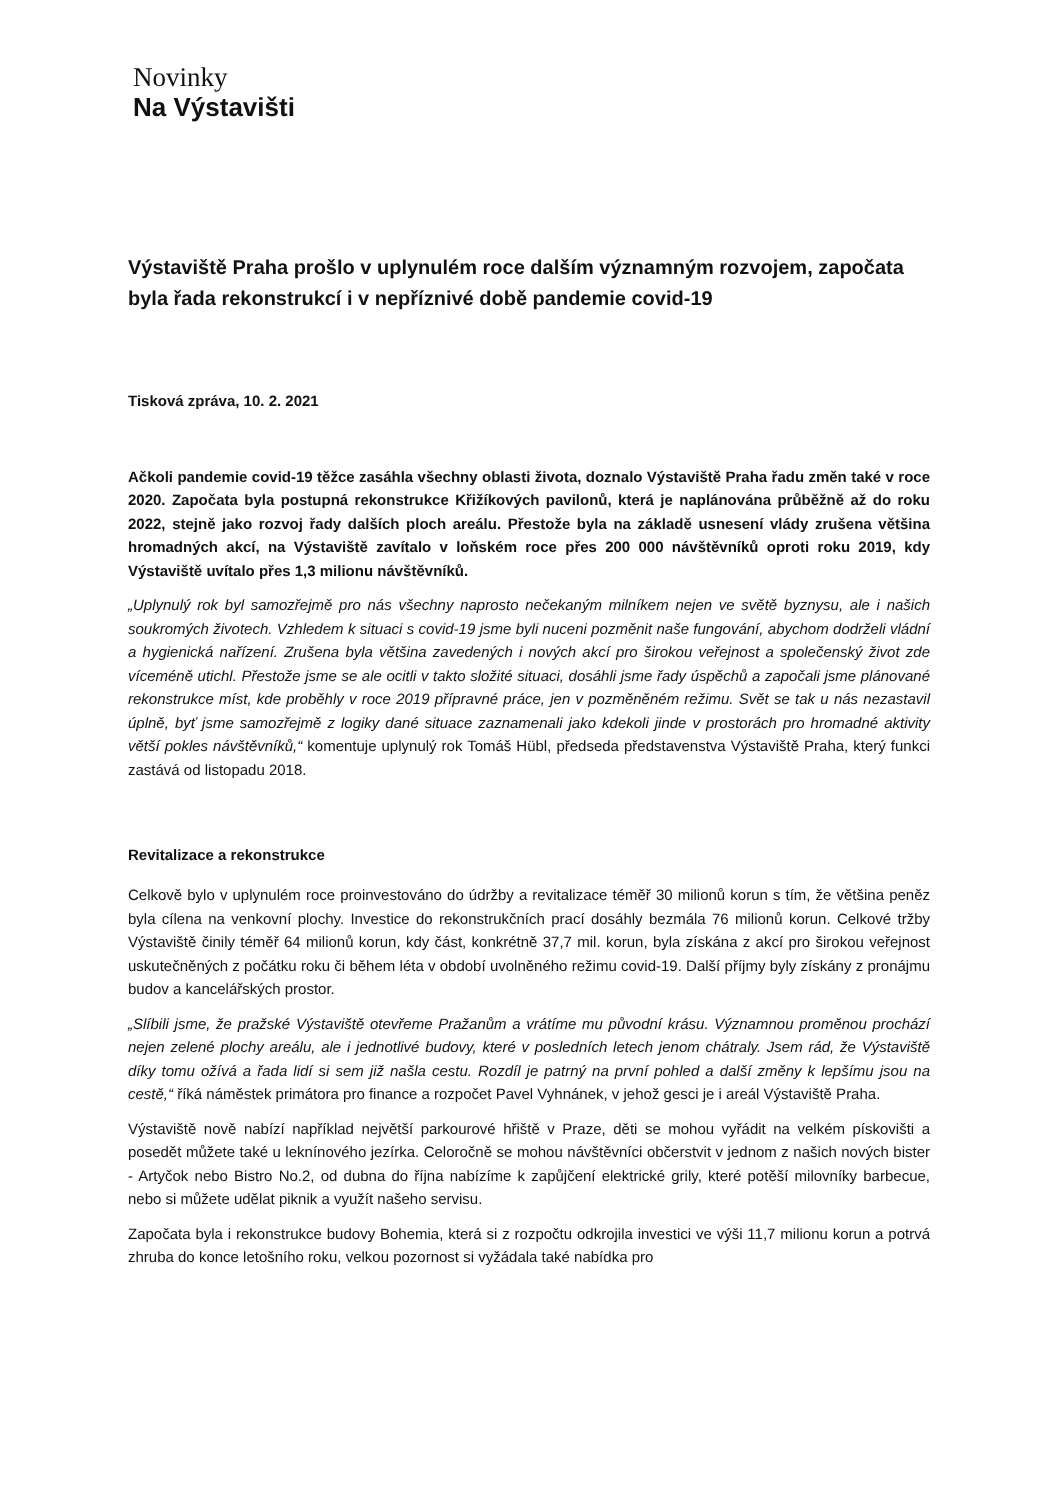Novinky
Na Výstavišti
Výstaviště Praha prošlo v uplynulém roce dalším významným rozvojem, započata byla řada rekonstrukcí i v nepříznivé době pandemie covid-19
Tisková zpráva, 10. 2. 2021
Ačkoli pandemie covid-19 těžce zasáhla všechny oblasti života, doznalo Výstaviště Praha řadu změn také v roce 2020. Započata byla postupná rekonstrukce Křižíkových pavilonů, která je naplánována průběžně až do roku 2022, stejně jako rozvoj řady dalších ploch areálu. Přestože byla na základě usnesení vlády zrušena většina hromadných akcí, na Výstaviště zavítalo v loňském roce přes 200 000 návštěvníků oproti roku 2019, kdy Výstaviště uvítalo přes 1,3 milionu návštěvníků.
„Uplynulý rok byl samozřejmě pro nás všechny naprosto nečekaným milníkem nejen ve světě byznysu, ale i našich soukromých životech. Vzhledem k situaci s covid-19 jsme byli nuceni pozměnit naše fungování, abychom dodrželi vládní a hygienická nařízení. Zrušena byla většina zavedených i nových akcí pro širokou veřejnost a společenský život zde víceméně utichl. Přestože jsme se ale ocitli v takto složité situaci, dosáhli jsme řady úspěchů a započali jsme plánované rekonstrukce míst, kde proběhly v roce 2019 přípravné práce, jen v pozměněném režimu. Svět se tak u nás nezastavil úplně, byť jsme samozřejmě z logiky dané situace zaznamenali jako kdekoli jinde v prostorách pro hromadné aktivity větší pokles návštěvníků,“ komentuje uplynulý rok Tomáš Hübl, předseda představenstva Výstaviště Praha, který funkci zastává od listopadu 2018.
Revitalizace a rekonstrukce
Celkově bylo v uplynulém roce proinvestováno do údržby a revitalizace téměř 30 milionů korun s tím, že většina peněz byla cílena na venkovní plochy. Investice do rekonstrukčních prací dosáhly bezmála 76 milionů korun. Celkové tržby Výstaviště činily téměř 64 milionů korun, kdy část, konkrétně 37,7 mil. korun, byla získána z akcí pro širokou veřejnost uskutečněných z počátku roku či během léta v období uvolněného režimu covid-19. Další příjmy byly získány z pronájmu budov a kancelářských prostor.
„Slíbili jsme, že pražské Výstaviště otevřeme Pražanům a vrátíme mu původní krásu. Významnou proměnou prochází nejen zelené plochy areálu, ale i jednotlivé budovy, které v posledních letech jenom chátraly. Jsem rád, že Výstaviště díky tomu ožívá a řada lidí si sem již našla cestu. Rozdíl je patrný na první pohled a další změny k lepšímu jsou na cestě,“ říká náměstek primátora pro finance a rozpočet Pavel Vyhnánek, v jehož gesci je i areál Výstaviště Praha.
Výstaviště nově nabízí například největší parkourové hřiště v Praze, děti se mohou vyřádit na velkém pískovišti a posedět můžete také u leknínového jezírka. Celoročně se mohou návštěvníci občerstvit v jednom z našich nových bister - Artyčok nebo Bistro No.2, od dubna do října nabízíme k zapůjčení elektrické grily, které potěší milovníky barbecue, nebo si můžete udělat piknik a využít našeho servisu.
Započata byla i rekonstrukce budovy Bohemia, která si z rozpočtu odkrojila investici ve výši 11,7 milionu korun a potrvá zhruba do konce letošního roku, velkou pozornost si vyžádala také nabídka pro